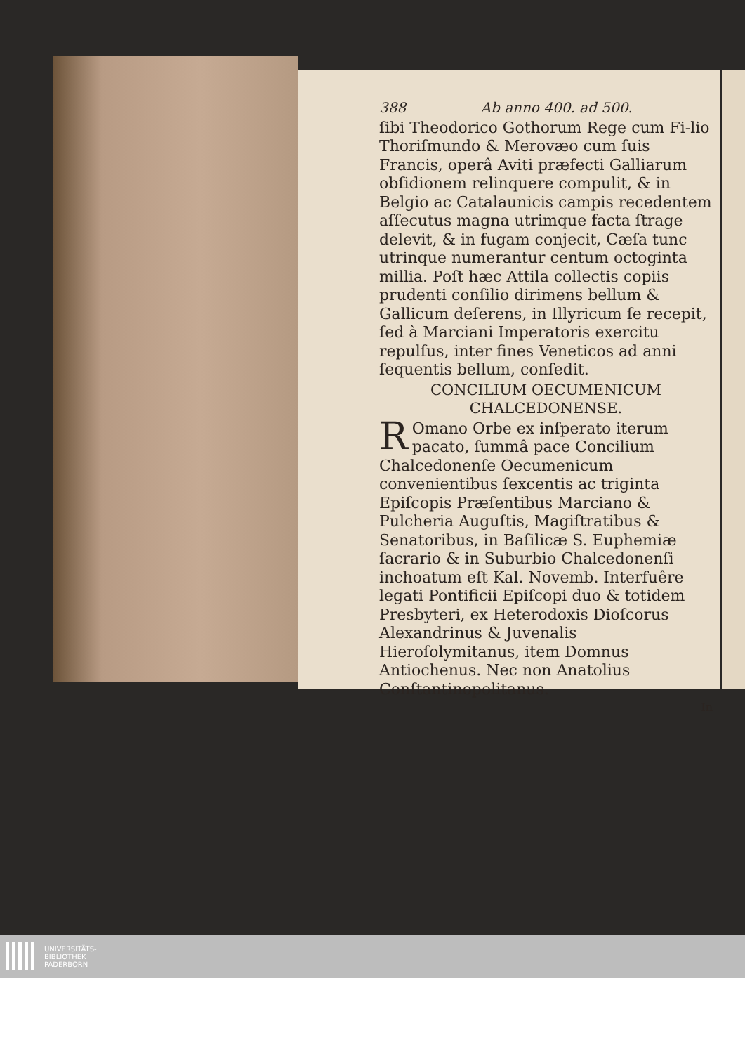388 Ab anno 400. ad 500.
ſibi Theodorico Gothorum Rege cum Fi-lio Thoriſmundo & Merovæo cum ſuis Francis, operâ Aviti præfecti Galliarum obſidionem relinquere compulit, & in Belgio ac Catalaunicis campis recedentem aſſecutus magna utrimque facta ſtrage delevit, & in fugam conjecit, Cæſa tunc utrinque numerantur centum octoginta millia. Poſt hæc Attila collectis copiis prudenti conſilio dirimens bellum & Gallicum deſerens, in Illyricum ſe recepit, ſed à Marciani Imperatoris exercitu repulſus, inter fines Veneticos ad anni ſequentis bellum, conſedit.
CONCILIUM OECUMENICUM
CHALCEDONENSE.
ROmano Orbe ex inſperato iterum pacato, ſummâ pace Concilium Chalcedonenſe Oecumenicum convenientibus ſexcentis ac triginta Epiſcopis Præſentibus Marciano & Pulcheria Auguſtis, Magiſtratibus & Senatoribus, in Baſilicæ S. Euphemiæ ſacrario & in Suburbio Chalcedonenſi inchoatum eſt Kal. Novemb. Interfuêre legati Pontificii Epiſcopi duo & totidem Presbyteri, ex Heterodoxis Dioſcorus Alexandrinus & Juvenalis Hieroſolymitanus, item Domnus Antiochenus. Nec non Anatolius Conſtantinopolitanus.
In
UNIVERSITÄTS-
BIBLIOTHEK
PADERBORN